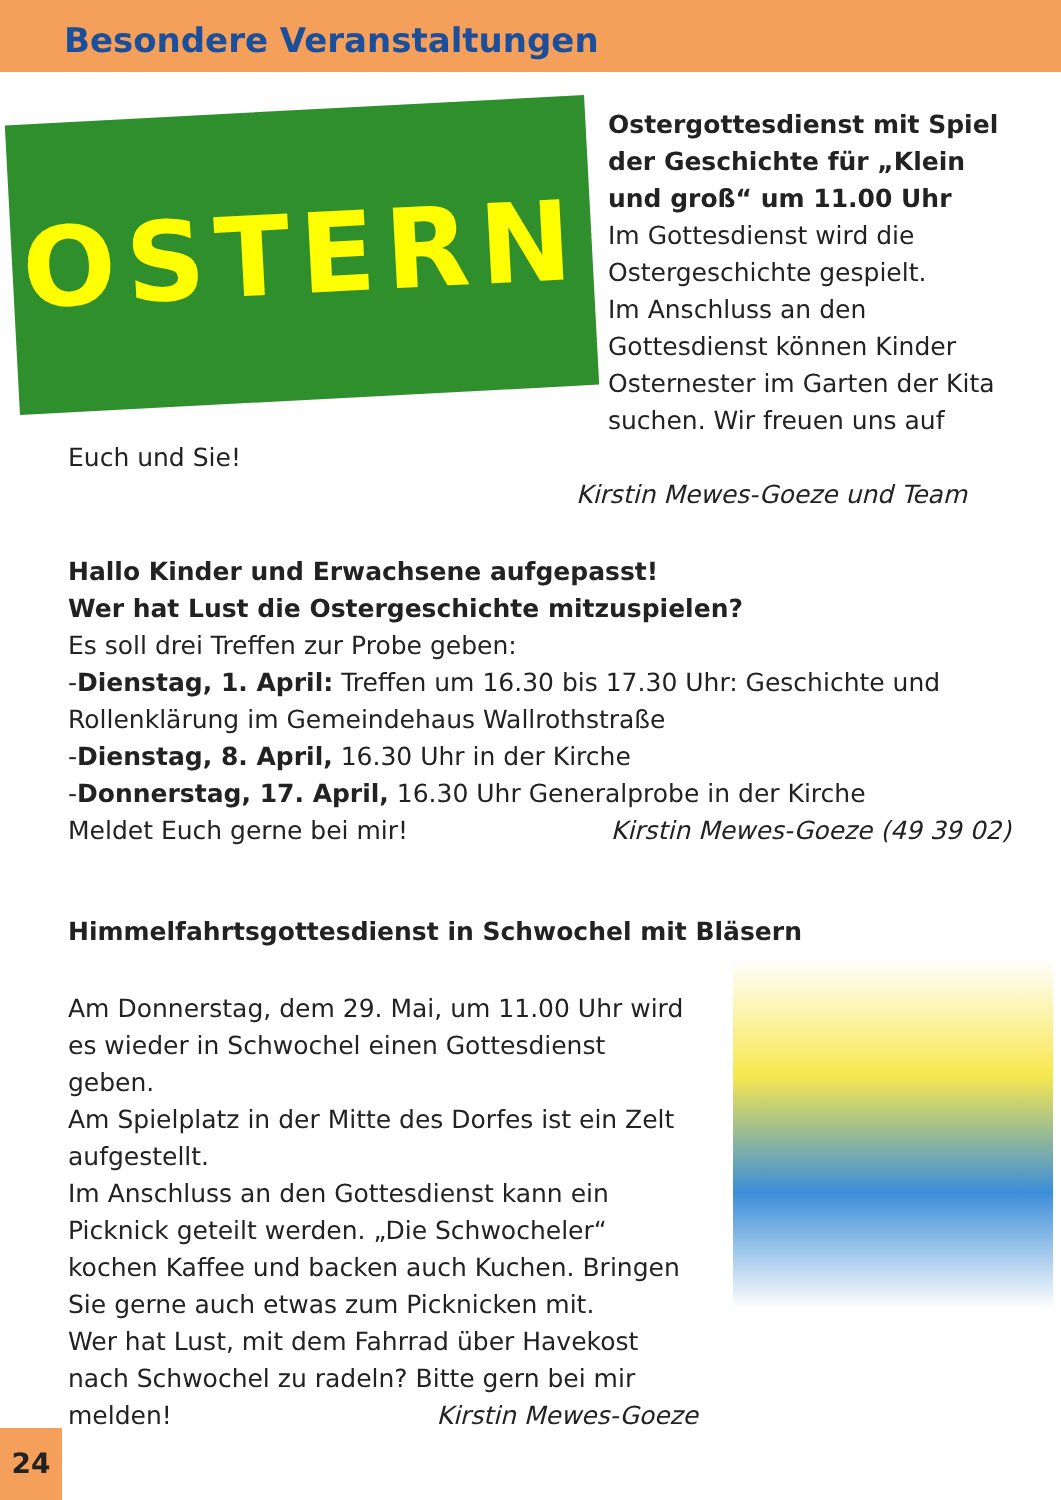Besondere Veranstaltungen
OSTERN
Ostergottesdienst mit Spiel der Geschichte für „Klein und groß“ um 11.00 Uhr
Im Gottesdienst wird die Ostergeschichte gespielt.
Im Anschluss an den Gottesdienst können Kinder Osternester im Garten der Kita suchen. Wir freuen uns auf Euch und Sie!
Kirstin Mewes-Goeze und Team
Hallo Kinder und Erwachsene aufgepasst!
Wer hat Lust die Ostergeschichte mitzuspielen?
Es soll drei Treffen zur Probe geben:
-Dienstag, 1. April: Treffen um 16.30 bis 17.30 Uhr: Geschichte und Rollenklärung im Gemeindehaus Wallrothstraße
-Dienstag, 8. April, 16.30 Uhr in der Kirche
-Donnerstag, 17. April, 16.30 Uhr Generalprobe in der Kirche
Meldet Euch gerne bei mir! Kirstin Mewes-Goeze (49 39 02)
Himmelfahrtsgottesdienst in Schwochel mit Bläsern
Am Donnerstag, dem 29. Mai, um 11.00 Uhr wird es wieder in Schwochel einen Gottesdienst geben.
Am Spielplatz in der Mitte des Dorfes ist ein Zelt aufgestellt.
Im Anschluss an den Gottesdienst kann ein Picknick geteilt werden. „Die Schwocheler“ kochen Kaffee und backen auch Kuchen. Bringen Sie gerne auch etwas zum Picknicken mit.
Wer hat Lust, mit dem Fahrrad über Havekost nach Schwochel zu radeln? Bitte gern bei mir melden! Kirstin Mewes-Goeze
24